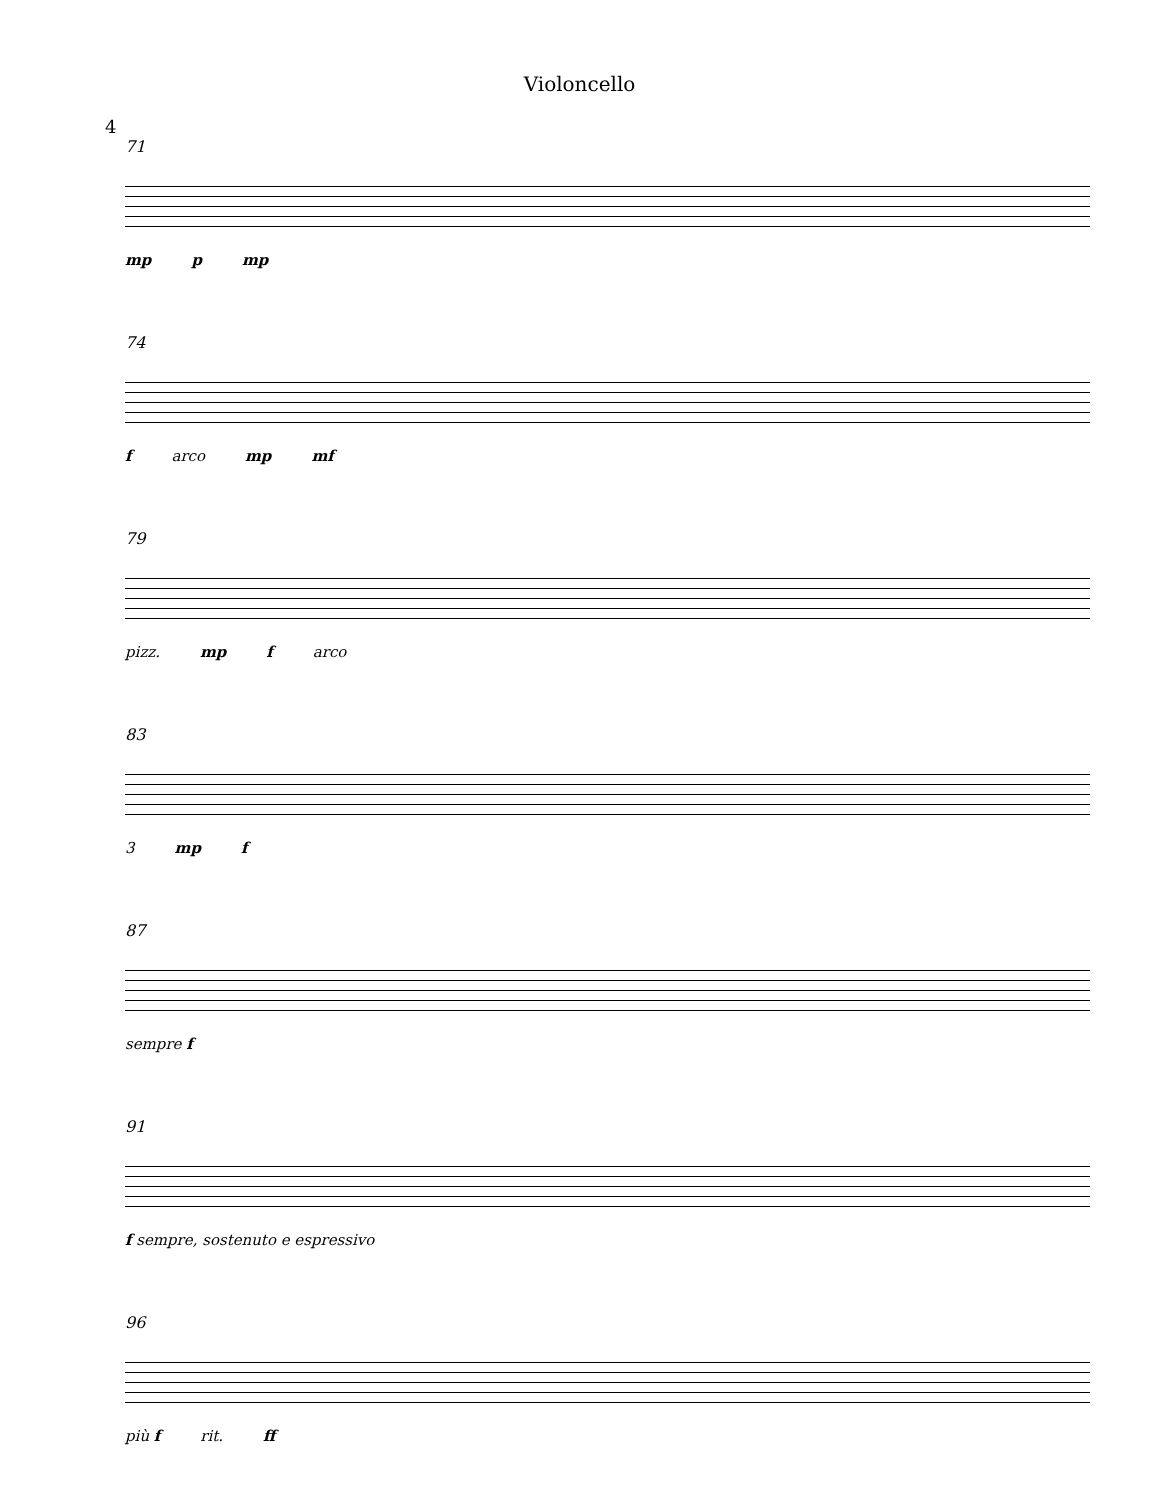Violoncello
4
71
mp p mp
74
f arco mp mf
79
pizz. mp f arco
83
3 mp f
87
sempre f
91
f sempre, sostenuto e espressivo
96
più f rit. ff